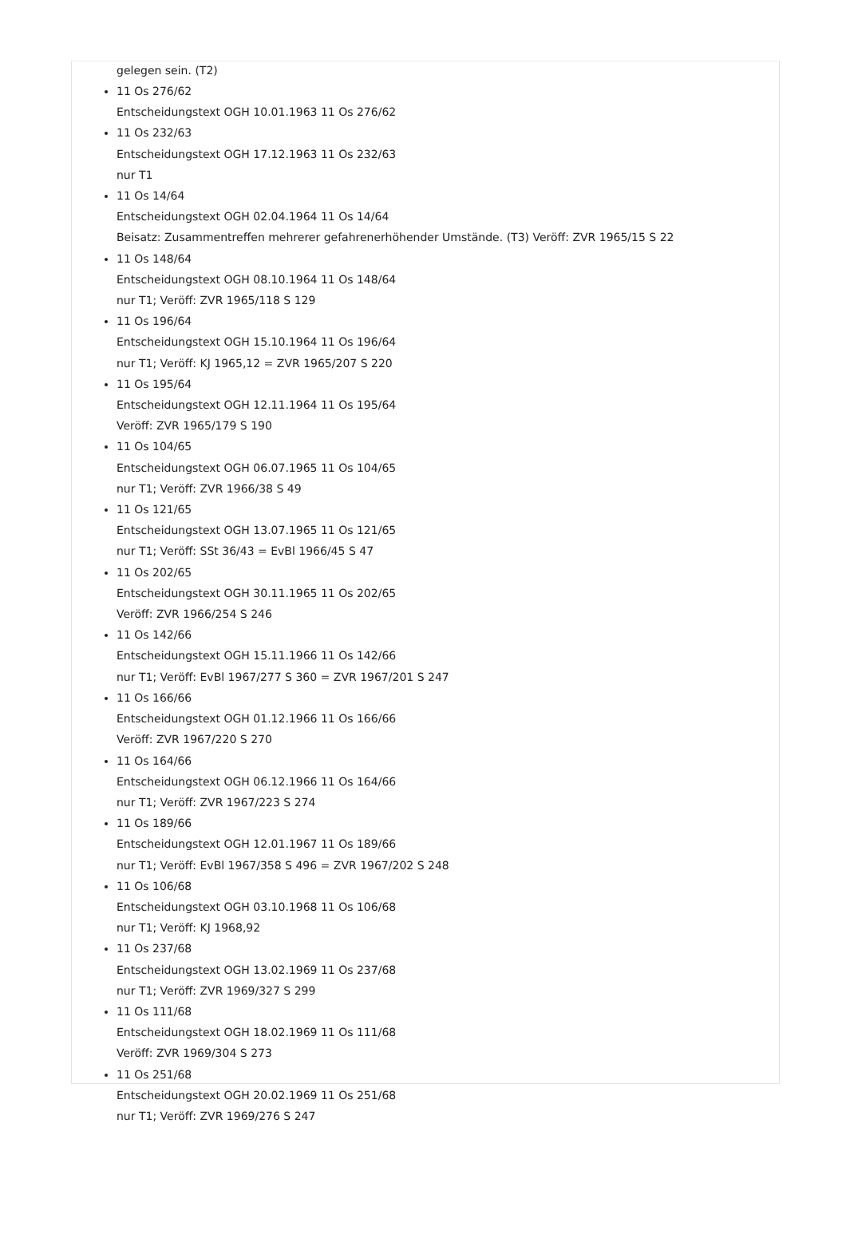gelegen sein. (T2)
11 Os 276/62
Entscheidungstext OGH 10.01.1963 11 Os 276/62
11 Os 232/63
Entscheidungstext OGH 17.12.1963 11 Os 232/63
nur T1
11 Os 14/64
Entscheidungstext OGH 02.04.1964 11 Os 14/64
Beisatz: Zusammentreffen mehrerer gefahrenerhöhender Umstände. (T3) Veröff: ZVR 1965/15 S 22
11 Os 148/64
Entscheidungstext OGH 08.10.1964 11 Os 148/64
nur T1; Veröff: ZVR 1965/118 S 129
11 Os 196/64
Entscheidungstext OGH 15.10.1964 11 Os 196/64
nur T1; Veröff: KJ 1965,12 = ZVR 1965/207 S 220
11 Os 195/64
Entscheidungstext OGH 12.11.1964 11 Os 195/64
Veröff: ZVR 1965/179 S 190
11 Os 104/65
Entscheidungstext OGH 06.07.1965 11 Os 104/65
nur T1; Veröff: ZVR 1966/38 S 49
11 Os 121/65
Entscheidungstext OGH 13.07.1965 11 Os 121/65
nur T1; Veröff: SSt 36/43 = EvBl 1966/45 S 47
11 Os 202/65
Entscheidungstext OGH 30.11.1965 11 Os 202/65
Veröff: ZVR 1966/254 S 246
11 Os 142/66
Entscheidungstext OGH 15.11.1966 11 Os 142/66
nur T1; Veröff: EvBl 1967/277 S 360 = ZVR 1967/201 S 247
11 Os 166/66
Entscheidungstext OGH 01.12.1966 11 Os 166/66
Veröff: ZVR 1967/220 S 270
11 Os 164/66
Entscheidungstext OGH 06.12.1966 11 Os 164/66
nur T1; Veröff: ZVR 1967/223 S 274
11 Os 189/66
Entscheidungstext OGH 12.01.1967 11 Os 189/66
nur T1; Veröff: EvBl 1967/358 S 496 = ZVR 1967/202 S 248
11 Os 106/68
Entscheidungstext OGH 03.10.1968 11 Os 106/68
nur T1; Veröff: KJ 1968,92
11 Os 237/68
Entscheidungstext OGH 13.02.1969 11 Os 237/68
nur T1; Veröff: ZVR 1969/327 S 299
11 Os 111/68
Entscheidungstext OGH 18.02.1969 11 Os 111/68
Veröff: ZVR 1969/304 S 273
11 Os 251/68
Entscheidungstext OGH 20.02.1969 11 Os 251/68
nur T1; Veröff: ZVR 1969/276 S 247